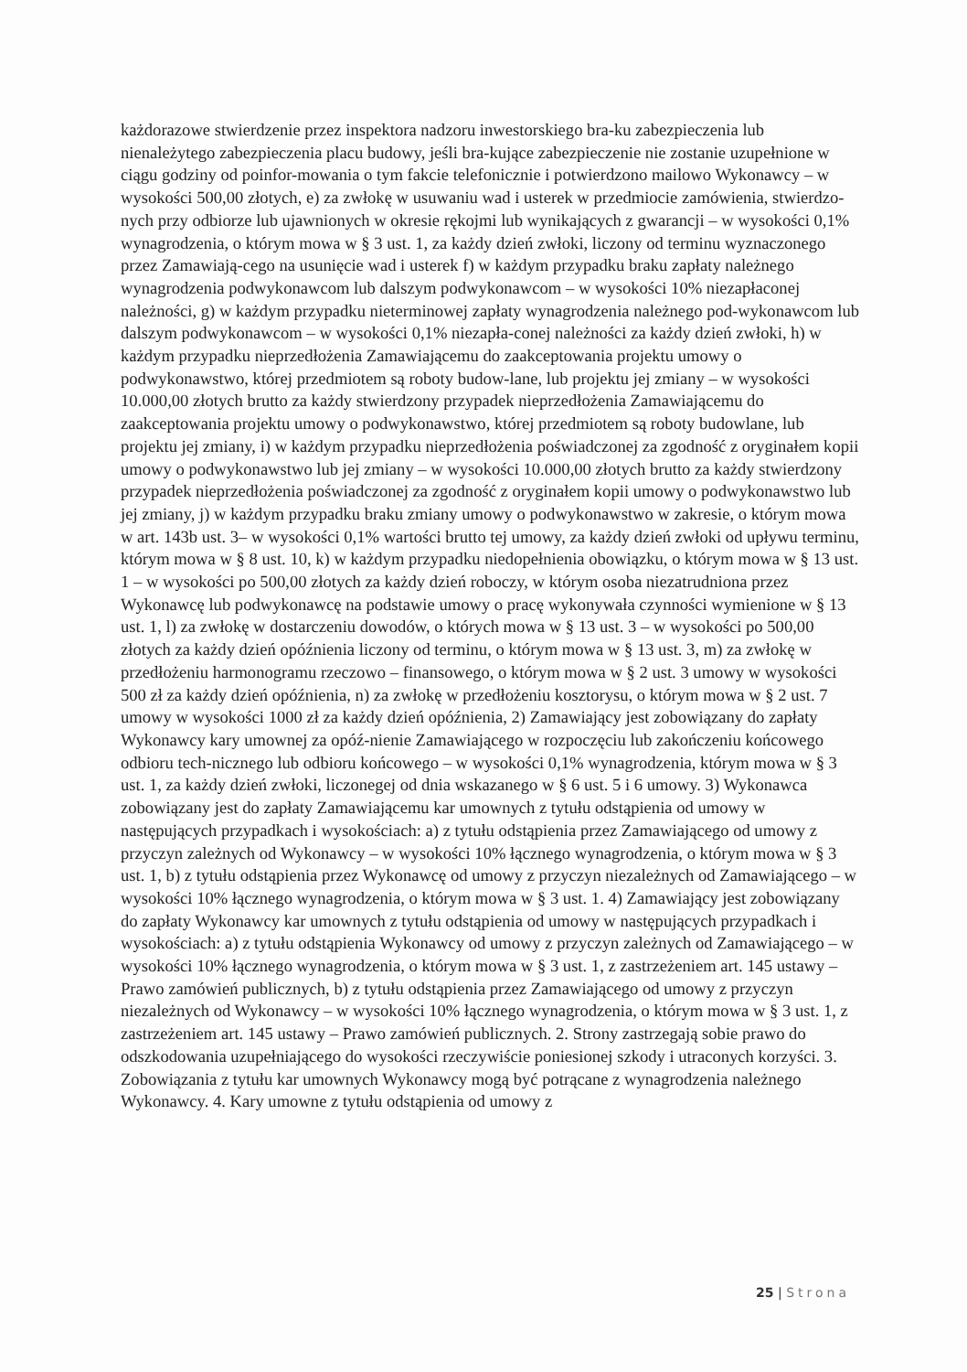każdorazowe stwierdzenie przez inspektora nadzoru inwestorskiego bra-ku zabezpieczenia lub nienależytego zabezpieczenia placu budowy, jeśli bra-kujące zabezpieczenie nie zostanie uzupełnione w ciągu godziny od poinfor-mowania o tym fakcie telefonicznie i potwierdzono mailowo Wykonawcy – w wysokości 500,00 złotych, e) za zwłokę w usuwaniu wad i usterek w przedmiocie zamówienia, stwierdzo-nych przy odbiorze lub ujawnionych w okresie rękojmi lub wynikających z gwarancji – w wysokości 0,1% wynagrodzenia, o którym mowa w § 3 ust. 1, za każdy dzień zwłoki, liczony od terminu wyznaczonego przez Zamawiają-cego na usunięcie wad i usterek f) w każdym przypadku braku zapłaty należnego wynagrodzenia podwykonawcom lub dalszym podwykonawcom – w wysokości 10% niezapłaconej należności, g) w każdym przypadku nieterminowej zapłaty wynagrodzenia należnego pod-wykonawcom lub dalszym podwykonawcom – w wysokości 0,1% niezapła-conej należności za każdy dzień zwłoki, h) w każdym przypadku nieprzedłożenia Zamawiającemu do zaakceptowania projektu umowy o podwykonawstwo, której przedmiotem są roboty budow-lane, lub projektu jej zmiany – w wysokości 10.000,00 złotych brutto za każdy stwierdzony przypadek nieprzedłożenia Zamawiającemu do zaakceptowania projektu umowy o podwykonawstwo, której przedmiotem są roboty budowlane, lub projektu jej zmiany, i) w każdym przypadku nieprzedłożenia poświadczonej za zgodność z oryginałem kopii umowy o podwykonawstwo lub jej zmiany – w wysokości 10.000,00 złotych brutto za każdy stwierdzony przypadek nieprzedłożenia poświadczonej za zgodność z oryginałem kopii umowy o podwykonawstwo lub jej zmiany, j) w każdym przypadku braku zmiany umowy o podwykonawstwo w zakresie, o którym mowa w art. 143b ust. 3– w wysokości 0,1% wartości brutto tej umowy, za każdy dzień zwłoki od upływu terminu, którym mowa w § 8 ust. 10, k) w każdym przypadku niedopełnienia obowiązku, o którym mowa w § 13 ust. 1 – w wysokości po 500,00 złotych za każdy dzień roboczy, w którym osoba niezatrudniona przez Wykonawcę lub podwykonawcę na podstawie umowy o pracę wykonywała czynności wymienione w § 13 ust. 1, l) za zwłokę w dostarczeniu dowodów, o których mowa w § 13 ust. 3 – w wysokości po 500,00 złotych za każdy dzień opóźnienia liczony od terminu, o którym mowa w § 13 ust. 3, m) za zwłokę w przedłożeniu harmonogramu rzeczowo – finansowego, o którym mowa w § 2 ust. 3 umowy w wysokości 500 zł za każdy dzień opóźnienia, n) za zwłokę w przedłożeniu kosztorysu, o którym mowa w § 2 ust. 7 umowy w wysokości 1000 zł za każdy dzień opóźnienia, 2) Zamawiający jest zobowiązany do zapłaty Wykonawcy kary umownej za opóź-nienie Zamawiającego w rozpoczęciu lub zakończeniu końcowego odbioru tech-nicznego lub odbioru końcowego – w wysokości 0,1% wynagrodzenia, którym mowa w § 3 ust. 1, za każdy dzień zwłoki, liczonegej od dnia wskazanego w § 6 ust. 5 i 6 umowy. 3) Wykonawca zobowiązany jest do zapłaty Zamawiającemu kar umownych z tytułu odstąpienia od umowy w następujących przypadkach i wysokościach: a) z tytułu odstąpienia przez Zamawiającego od umowy z przyczyn zależnych od Wykonawcy – w wysokości 10% łącznego wynagrodzenia, o którym mowa w § 3 ust. 1, b) z tytułu odstąpienia przez Wykonawcę od umowy z przyczyn niezależnych od Zamawiającego – w wysokości 10% łącznego wynagrodzenia, o którym mowa w § 3 ust. 1. 4) Zamawiający jest zobowiązany do zapłaty Wykonawcy kar umownych z tytułu odstąpienia od umowy w następujących przypadkach i wysokościach: a) z tytułu odstąpienia Wykonawcy od umowy z przyczyn zależnych od Zamawiającego – w wysokości 10% łącznego wynagrodzenia, o którym mowa w § 3 ust. 1, z zastrzeżeniem art. 145 ustawy – Prawo zamówień publicznych, b) z tytułu odstąpienia przez Zamawiającego od umowy z przyczyn niezależnych od Wykonawcy – w wysokości 10% łącznego wynagrodzenia, o którym mowa w § 3 ust. 1, z zastrzeżeniem art. 145 ustawy – Prawo zamówień publicznych. 2. Strony zastrzegają sobie prawo do odszkodowania uzupełniającego do wysokości rzeczywiście poniesionej szkody i utraconych korzyści. 3. Zobowiązania z tytułu kar umownych Wykonawcy mogą być potrącane z wynagrodzenia należnego Wykonawcy. 4. Kary umowne z tytułu odstąpienia od umowy z
25 | Strona